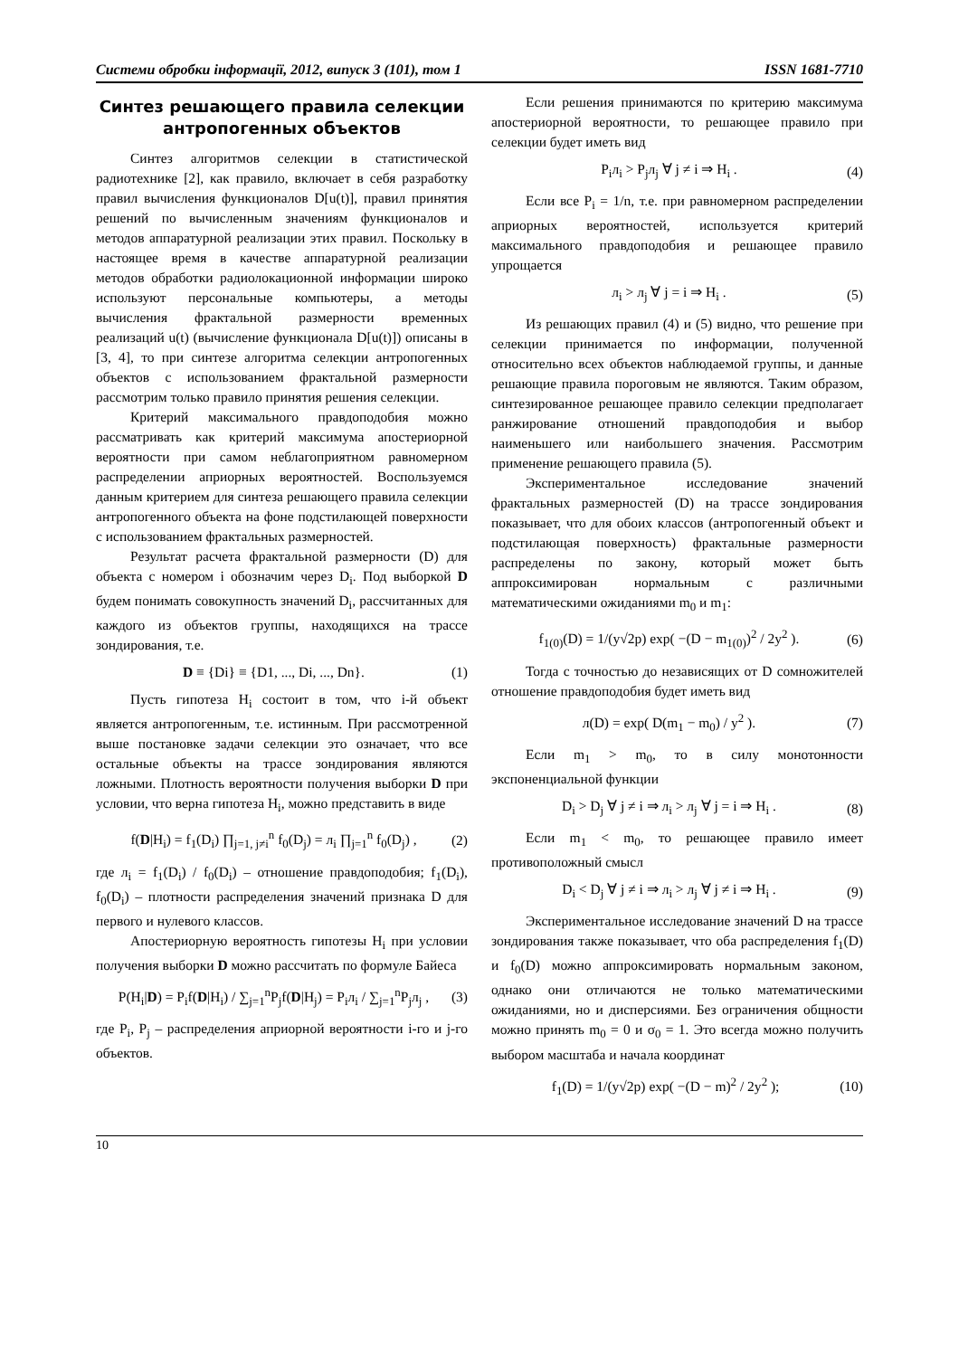Системи обробки інформації, 2012, випуск 3 (101), том 1 ISSN 1681-7710
Синтез решающего правила селекции антропогенных объектов
Синтез алгоритмов селекции в статистической радиотехнике [2], как правило, включает в себя разработку правил вычисления функционалов D[u(t)], правил принятия решений по вычисленным значениям функционалов и методов аппаратурной реализации этих правил. Поскольку в настоящее время в качестве аппаратурной реализации методов обработки радиолокационной информации широко используют персональные компьютеры, а методы вычисления фрактальной размерности временных реализаций u(t) (вычисление функционала D[u(t)]) описаны в [3, 4], то при синтезе алгоритма селекции антропогенных объектов с использованием фрактальной размерности рассмотрим только правило принятия решения селекции.
Критерий максимального правдоподобия можно рассматривать как критерий максимума апостериорной вероятности при самом неблагоприятном равномерном распределении априорных вероятностей. Воспользуемся данным критерием для синтеза решающего правила селекции антропогенного объекта на фоне подстилающей поверхности с использованием фрактальных размерностей.
Результат расчета фрактальной размерности (D) для объекта с номером i обозначим через D<sub>i</sub>. Под выборкой D будем понимать совокупность значений D<sub>i</sub>, рассчитанных для каждого из объектов группы, находящихся на трассе зондирования, т.е.
D ≡ {Di} ≡ {D1, ..., Di, ..., Dn}. (1)
Пусть гипотеза H<sub>i</sub> состоит в том, что i-й объект является антропогенным, т.е. истинным. При рассмотренной выше постановке задачи селекции это означает, что все остальные объекты на трассе зондирования являются ложными. Плотность вероятности получения выборки D при условии, что верна гипотеза H<sub>i</sub>, можно представить в виде
f(D|H<sub>i</sub>) = f<sub>1</sub>(D<sub>i</sub>) ∏<sub>j=1, j≠i</sub><sup>n</sup> f<sub>0</sub>(D<sub>j</sub>) = л<sub>i</sub> ∏<sub>j=1</sub><sup>n</sup> f<sub>0</sub>(D<sub>j</sub>) , (2)
где л<sub>i</sub> = f<sub>1</sub>(D<sub>i</sub>) / f<sub>0</sub>(D<sub>i</sub>) – отношение правдоподобия; f<sub>1</sub>(D<sub>i</sub>), f<sub>0</sub>(D<sub>i</sub>) – плотности распределения значений признака D для первого и нулевого классов.
Апостериорную вероятность гипотезы H<sub>i</sub> при условии получения выборки D можно рассчитать по формуле Байеса
P(H<sub>i</sub>|D) = P<sub>i</sub>f(D|H<sub>i</sub>) / ∑<sub>j=1</sub><sup>n</sup>P<sub>j</sub>f(D|H<sub>j</sub>) = P<sub>i</sub>л<sub>i</sub> / ∑<sub>j=1</sub><sup>n</sup>P<sub>j</sub>л<sub>j</sub> , (3)
где P<sub>i</sub>, P<sub>j</sub> – распределения априорной вероятности i-го и j-го объектов.
Если решения принимаются по критерию максимума апостериорной вероятности, то решающее правило при селекции будет иметь вид
P<sub>i</sub>л<sub>i</sub> > P<sub>j</sub>л<sub>j</sub> ∀ j ≠ i ⇒ H<sub>i</sub> . (4)
Если все P<sub>i</sub> = 1/n, т.е. при равномерном распределении априорных вероятностей, используется критерий максимального правдоподобия и решающее правило упрощается
л<sub>i</sub> > л<sub>j</sub> ∀ j = i ⇒ H<sub>i</sub> . (5)
Из решающих правил (4) и (5) видно, что решение при селекции принимается по информации, полученной относительно всех объектов наблюдаемой группы, и данные решающие правила пороговым не являются. Таким образом, синтезированное решающее правило селекции предполагает ранжирование отношений правдоподобия и выбор наименьшего или наибольшего значения. Рассмотрим применение решающего правила (5).
Экспериментальное исследование значений фрактальных размерностей (D) на трассе зондирования показывает, что для обоих классов (антропогенный объект и подстилающая поверхность) фрактальные размерности распределены по закону, который может быть аппроксимирован нормальным с различными математическими ожиданиями m<sub>0</sub> и m<sub>1</sub>:
f<sub>1(0)</sub>(D) = 1/(у√2р) exp( −(D − m<sub>1(0)</sub>)<sup>2</sup> / 2у<sup>2</sup> ). (6)
Тогда с точностью до независящих от D сомножителей отношение правдоподобия будет иметь вид
л(D) = exp( D(m<sub>1</sub> − m<sub>0</sub>) / у<sup>2</sup> ). (7)
Если m<sub>1</sub> > m<sub>0</sub>, то в силу монотонности экспоненциальной функции
D<sub>i</sub> > D<sub>j</sub> ∀ j ≠ i ⇒ л<sub>i</sub> > л<sub>j</sub> ∀ j = i ⇒ H<sub>i</sub> . (8)
Если m<sub>1</sub> < m<sub>0</sub>, то решающее правило имеет противоположный смысл
D<sub>i</sub> < D<sub>j</sub> ∀ j ≠ i ⇒ л<sub>i</sub> > л<sub>j</sub> ∀ j ≠ i ⇒ H<sub>i</sub> . (9)
Экспериментальное исследование значений D на трассе зондирования также показывает, что оба распределения f<sub>1</sub>(D) и f<sub>0</sub>(D) можно аппроксимировать нормальным законом, однако они отличаются не только математическими ожиданиями, но и дисперсиями. Без ограничения общности можно принять m<sub>0</sub> = 0 и σ<sub>0</sub> = 1. Это всегда можно получить выбором масштаба и начала координат
f<sub>1</sub>(D) = 1/(у√2р) exp( −(D − m)<sup>2</sup> / 2у<sup>2</sup> ); (10)
10